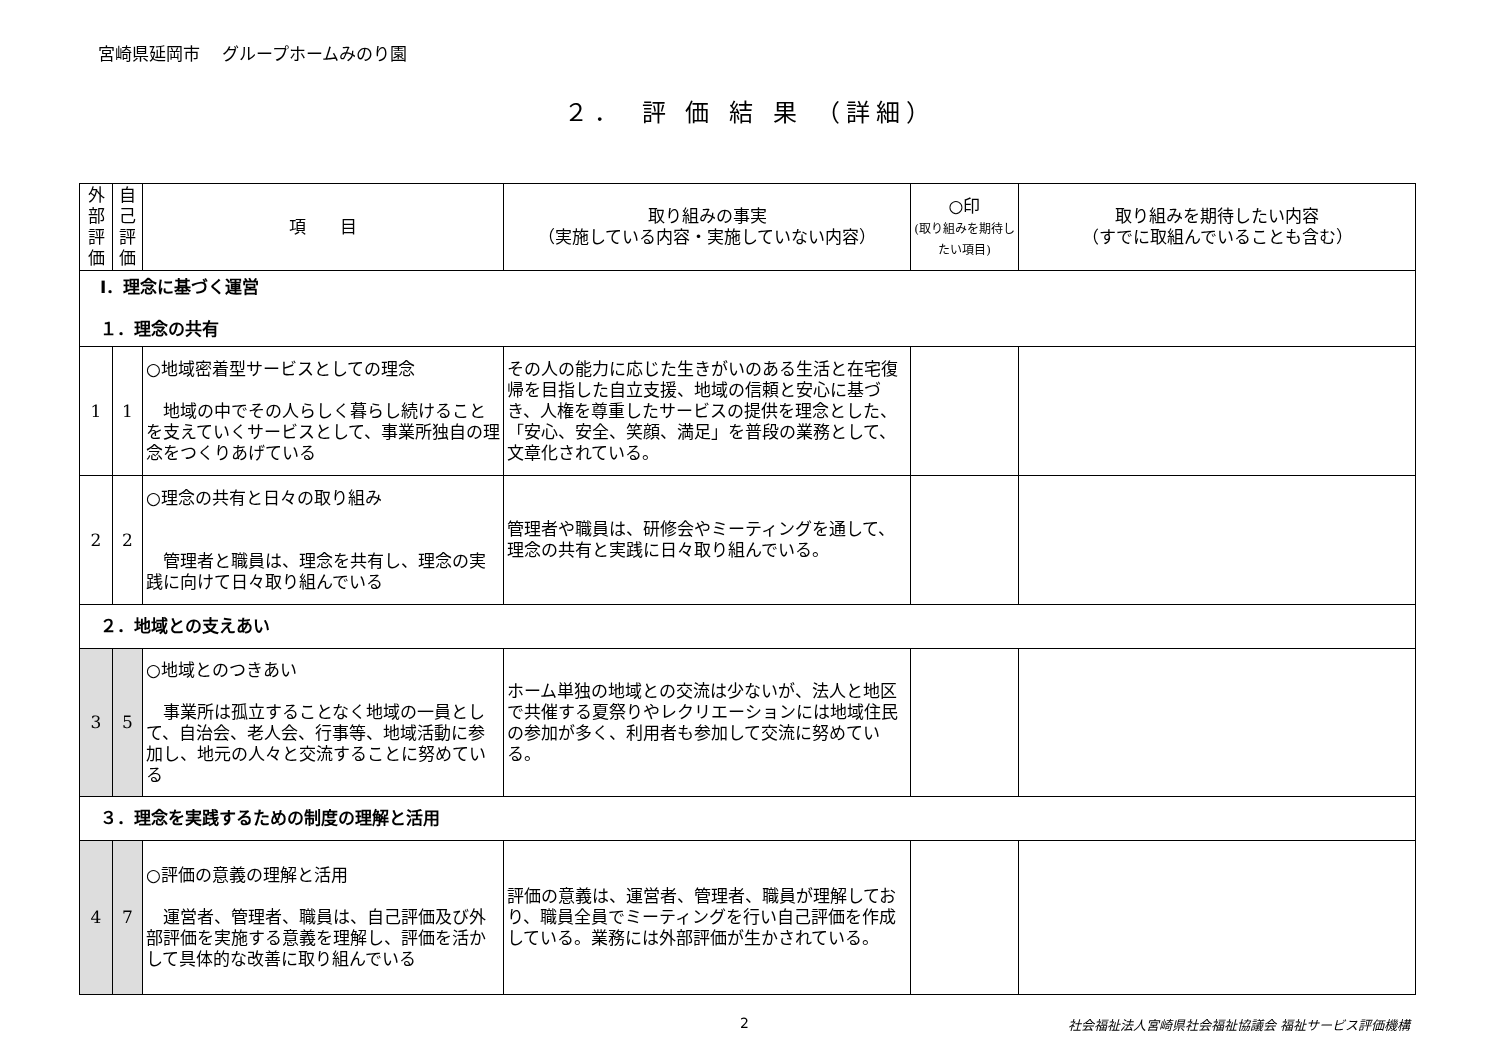宮崎県延岡市　 グループホームみのり園
２．　評 価 結 果 （詳細）
| 外部評価 | 自己評価 | 項 目 | 取り組みの事実 （実施している内容・実施していない内容） | ○印 (取り組みを期待したい項目) | 取り組みを期待したい内容 （すでに取組んでいることも含む） |
| --- | --- | --- | --- | --- | --- |
| Ⅰ．理念に基づく運営 １．理念の共有 | | | | | |
| 1 | 1 | ○地域密着型サービスとしての理念 地域の中でその人らしく暮らし続けることを支えていくサービスとして、事業所独自の理念をつくりあげている | その人の能力に応じた生きがいのある生活と在宅復帰を目指した自立支援、地域の信頼と安心に基づき、人権を尊重したサービスの提供を理念とした、「安心、安全、笑顔、満足」を普段の業務として、文章化されている。 | | |
| 2 | 2 | ○理念の共有と日々の取り組み 管理者と職員は、理念を共有し、理念の実践に向けて日々取り組んでいる | 管理者や職員は、研修会やミーティングを通して、理念の共有と実践に日々取り組んでいる。 | | |
| ２．地域との支えあい | | | | | |
| 3 | 5 | ○地域とのつきあい 事業所は孤立することなく地域の一員として、自治会、老人会、行事等、地域活動に参加し、地元の人々と交流することに努めている | ホーム単独の地域との交流は少ないが、法人と地区で共催する夏祭りやレクリエーションには地域住民の参加が多く、利用者も参加して交流に努めている。 | | |
| ３．理念を実践するための制度の理解と活用 | | | | | |
| 4 | 7 | ○評価の意義の理解と活用 運営者、管理者、職員は、自己評価及び外部評価を実施する意義を理解し、評価を活かして具体的な改善に取り組んでいる | 評価の意義は、運営者、管理者、職員が理解しており、職員全員でミーティングを行い自己評価を作成している。業務には外部評価が生かされている。 | | |
2 社会福祉法人宮崎県社会福祉協議会 福祉サービス評価機構